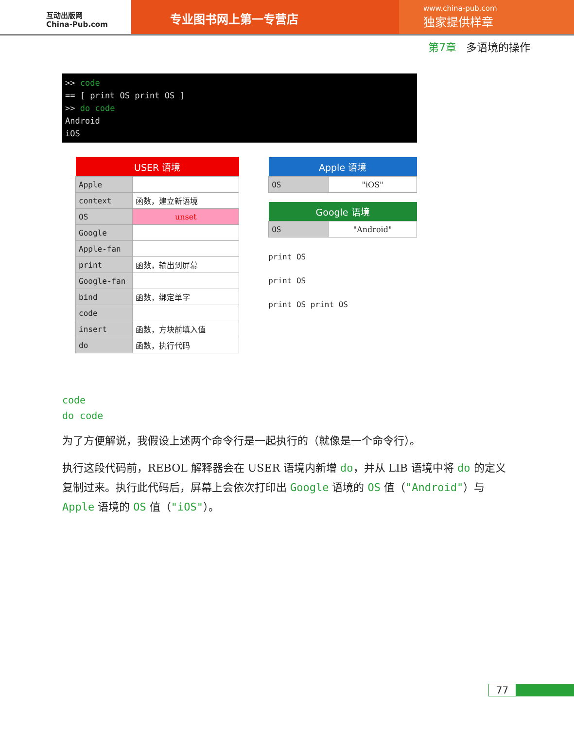互动出版网
China-Pub.com
专业图书网上第一专营店
www.china-pub.com
独家提供样章
第7章 多语境的操作
>> code
== [ print OS print OS ]
>> do code
Android
iOS
| USER 语境 | |
| --- | --- |
| Apple | |
| context | 函数，建立新语境 |
| OS | unset |
| Google | |
| Apple-fan | |
| print | 函数，输出到屏幕 |
| Google-fan | |
| bind | 函数，绑定单字 |
| code | |
| insert | 函数，方块前填入值 |
| do | 函数，执行代码 |
| Apple 语境 | |
| --- | --- |
| OS | "iOS" |
| Google 语境 | |
| --- | --- |
| OS | "Android" |
print OS
print OS
print OS print OS
code
do code
为了方便解说，我假设上述两个命令行是一起执行的（就像是一个命令行）。
执行这段代码前，REBOL 解释器会在 USER 语境内新增 do，并从 LIB 语境中将 do 的定义复制过来。执行此代码后，屏幕上会依次打印出 Google 语境的 OS 值（"Android"）与 Apple 语境的 OS 值（"iOS"）。
77